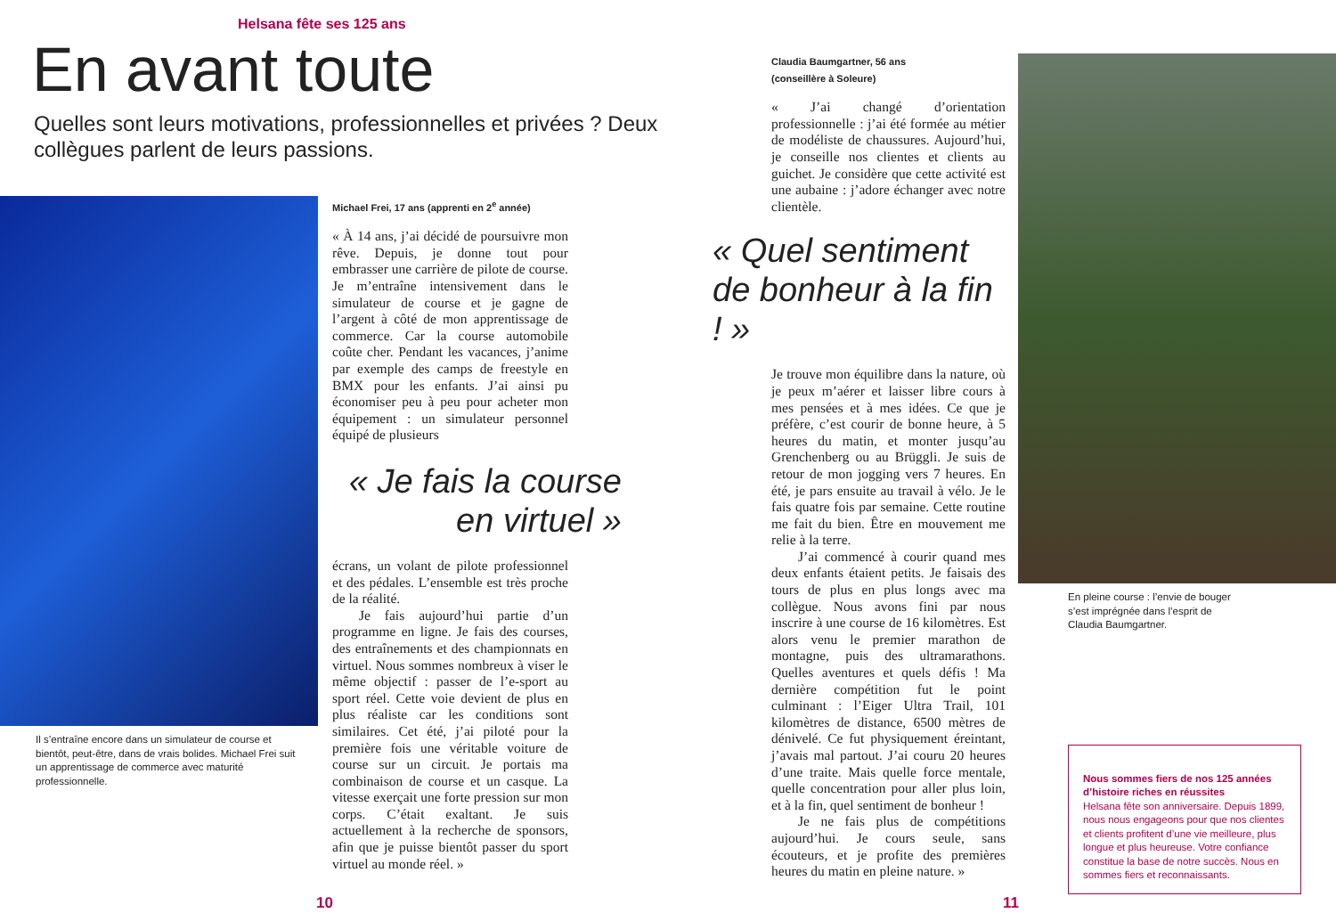Helsana fête ses 125 ans
En avant toute
Quelles sont leurs motivations, professionnelles et privées ? Deux collègues parlent de leurs passions.
Il s’entraîne encore dans un simulateur de course et bientôt, peut-être, dans de vrais bolides. Michael Frei suit un apprentissage de commerce avec maturité professionnelle.
Michael Frei, 17 ans (apprenti en 2<sup>e</sup> année)
« À 14 ans, j’ai décidé de poursuivre mon rêve. Depuis, je donne tout pour embrasser une carrière de pilote de course. Je m’entraîne intensivement dans le simulateur de course et je gagne de l’argent à côté de mon apprentissage de commerce. Car la course automobile coûte cher. Pendant les vacances, j’anime par exemple des camps de freestyle en BMX pour les enfants. J’ai ainsi pu économiser peu à peu pour acheter mon équipement : un simulateur personnel équipé de plusieurs
« Je fais la course en virtuel »
écrans, un volant de pilote professionnel et des pédales. L’ensemble est très proche de la réalité.
Je fais aujourd’hui partie d’un programme en ligne. Je fais des courses, des entraînements et des championnats en virtuel. Nous sommes nombreux à viser le même objectif : passer de l’e-sport au sport réel. Cette voie devient de plus en plus réaliste car les conditions sont similaires. Cet été, j’ai piloté pour la première fois une véritable voiture de course sur un circuit. Je portais ma combinaison de course et un casque. La vitesse exerçait une forte pression sur mon corps. C’était exaltant. Je suis actuellement à la recherche de sponsors, afin que je puisse bientôt passer du sport virtuel au monde réel. »
10
Claudia Baumgartner, 56 ans
(conseillère à Soleure)
« J’ai changé d’orientation professionnelle : j’ai été formée au métier de modéliste de chaussures. Aujourd’hui, je conseille nos clientes et clients au guichet. Je considère que cette activité est une aubaine : j’adore échanger avec notre clientèle.
« Quel sentiment de bonheur à la fin ! »
Je trouve mon équilibre dans la nature, où je peux m’aérer et laisser libre cours à mes pensées et à mes idées. Ce que je préfère, c’est courir de bonne heure, à 5 heures du matin, et monter jusqu’au Grenchenberg ou au Brüggli. Je suis de retour de mon jogging vers 7 heures. En été, je pars ensuite au travail à vélo. Je le fais quatre fois par semaine. Cette routine me fait du bien. Être en mouvement me relie à la terre.
J’ai commencé à courir quand mes deux enfants étaient petits. Je faisais des tours de plus en plus longs avec ma collègue. Nous avons fini par nous inscrire à une course de 16 kilomètres. Est alors venu le premier marathon de montagne, puis des ultramarathons. Quelles aventures et quels défis ! Ma dernière compétition fut le point culminant : l’Eiger Ultra Trail, 101 kilomètres de distance, 6500 mètres de dénivelé. Ce fut physiquement éreintant, j’avais mal partout. J’ai couru 20 heures d’une traite. Mais quelle force mentale, quelle concentration pour aller plus loin, et à la fin, quel sentiment de bonheur !
Je ne fais plus de compétitions aujourd’hui. Je cours seule, sans écouteurs, et je profite des premières heures du matin en pleine nature. »
En pleine course : l’envie de bouger s’est imprégnée dans l’esprit de Claudia Baumgartner.
Nous sommes fiers de nos 125 années d’histoire riches en réussites
Helsana fête son anniversaire. Depuis 1899, nous nous engageons pour que nos clientes et clients profitent d’une vie meilleure, plus longue et plus heureuse. Votre confiance constitue la base de notre succès. Nous en sommes fiers et reconnaissants.
11